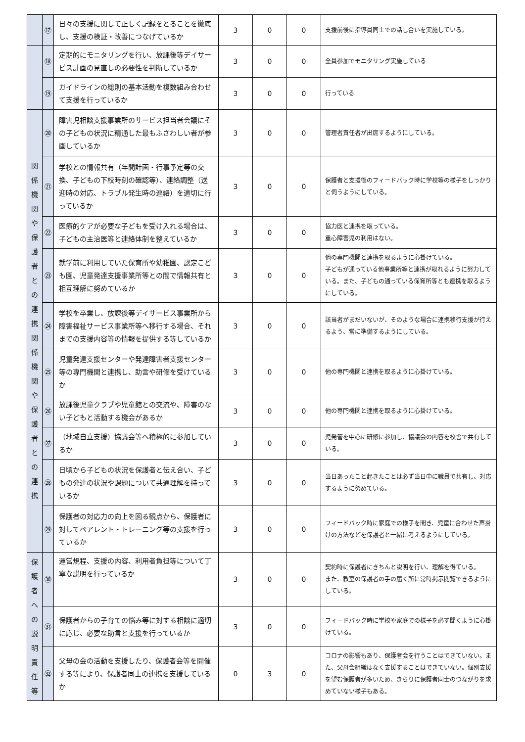| | ⑰ | 日々の支援に関して正しく記録をとることを徹底し、支援の検証・改善につなげているか | 3 | 0 | 0 | 支援前後に指導員同士での話し合いを実施している。 |
| | ⑱ | 定期的にモニタリングを行い、放課後等デイサービス計画の見直しの必要性を判断しているか | 3 | 0 | 0 | 全員参加でモニタリング実施している |
| | ⑲ | ガイドラインの総則の基本活動を複数組み合わせて支援を行っているか | 3 | 0 | 0 | 行っている |
| 関 係 機 関 や 保 護 者 と の 連 携 関 係 機 関 や 保 護 者 と の 連 携 | ⑳ | 障害児相談支援事業所のサービス担当者会議にその子どもの状況に精通した最もふさわしい者が参画しているか | 3 | 0 | 0 | 管理者責任者が出席するようにしている。 |
| | ㉑ | 学校との情報共有（年間計画・行事予定等の交換、子どもの下校時刻の確認等）、連絡調整（送迎時の対応、トラブル発生時の連絡）を適切に行っているか | 3 | 0 | 0 | 保護者と支援後のフィードバック時に学校等の様子をしっかりと伺うようにしている。 |
| | ㉒ | 医療的ケアが必要な子どもを受け入れる場合は、子どもの主治医等と連絡体制を整えているか | 3 | 0 | 0 | 協力医と連携を取っている。 重心障害児の利用はない。 |
| | ㉓ | 就学前に利用していた保育所や幼稚園、認定こども園、児童発達支援事業所等との間で情報共有と相互理解に努めているか | 3 | 0 | 0 | 他の専門機関と連携を取るように心掛けている。 子どもが通っている他事業所等と連携が取れるように努力している。また、子どもの通っている保育所等とも連携を取るようにしている。 |
| | ㉔ | 学校を卒業し、放課後等デイサービス事業所から障害福祉サービス事業所等へ移行する場合、それまでの支援内容等の情報を提供する等しているか | 3 | 0 | 0 | 該当者がまだいないが、そのような場合に連携移行支援が行えるよう、常に準備するようにしている。 |
| | ㉕ | 児童発達支援センターや発達障害者支援センター等の専門機関と連携し、助言や研修を受けているか | 3 | 0 | 0 | 他の専門機関と連携を取るように心掛けている。 |
| | ㉖ | 放課後児童クラブや児童館との交流や、障害のない子どもと活動する機会があるか | 3 | 0 | 0 | 他の専門機関と連携を取るように心掛けている。 |
| | ㉗ | （地域自立支援）協議会等へ積極的に参加しているか | 3 | 0 | 0 | 児発管を中心に研修に参加し、協議会の内容を校舎で共有している。 |
| | ㉘ | 日頃から子どもの状況を保護者と伝え合い、子どもの発達の状況や課題について共通理解を持っているか | 3 | 0 | 0 | 当日あったこと起きたことは必ず当日中に職員で共有し、対応するように努めている。 |
| | ㉙ | 保護者の対応力の向上を図る観点から、保護者に対してペアレント・トレーニング等の支援を行っているか | 3 | 0 | 0 | フィードバック時に家庭での様子を聞き、児童に合わせた声掛けの方法などを保護者と一緒に考えるようにしている。 |
| 保 護 者 へ の 説 明 責 任 等 | ㉚ | 運営規程、支援の内容、利用者負担等について丁寧な説明を行っているか | 3 | 0 | 0 | 契約時に保護者にきちんと説明を行い、理解を得ている。 また、教室の保護者の手の届く所に常時掲示閲覧できるようにしている。 |
| | ㉛ | 保護者からの子育ての悩み等に対する相談に適切に応じ、必要な助言と支援を行っているか | 3 | 0 | 0 | フィードバック時に学校や家庭での様子を必ず聞くように心掛けている。 |
| | ㉜ | 父母の会の活動を支援したり、保護者会等を開催する等により、保護者同士の連携を支援しているか | 0 | 3 | 0 | コロナの影響もあり、保護者会を行うことはできていない。また、父母会組織はなく支援することはできていない。個別支援を望む保護者が多いため、きらりに保護者同士のつながりを求めていない様子もある。 |